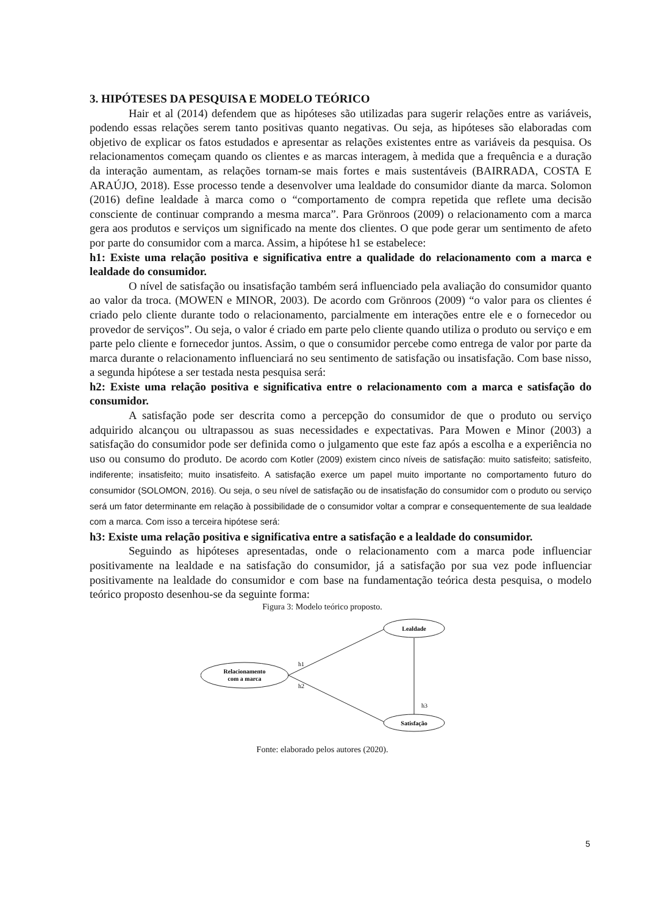3. HIPÓTESES DA PESQUISA E MODELO TEÓRICO
Hair et al (2014) defendem que as hipóteses são utilizadas para sugerir relações entre as variáveis, podendo essas relações serem tanto positivas quanto negativas. Ou seja, as hipóteses são elaboradas com objetivo de explicar os fatos estudados e apresentar as relações existentes entre as variáveis da pesquisa. Os relacionamentos começam quando os clientes e as marcas interagem, à medida que a frequência e a duração da interação aumentam, as relações tornam-se mais fortes e mais sustentáveis (BAIRRADA, COSTA E ARAÚJO, 2018). Esse processo tende a desenvolver uma lealdade do consumidor diante da marca. Solomon (2016) define lealdade à marca como o “comportamento de compra repetida que reflete uma decisão consciente de continuar comprando a mesma marca”. Para Grönroos (2009) o relacionamento com a marca gera aos produtos e serviços um significado na mente dos clientes. O que pode gerar um sentimento de afeto por parte do consumidor com a marca. Assim, a hipótese h1 se estabelece:
h1: Existe uma relação positiva e significativa entre a qualidade do relacionamento com a marca e lealdade do consumidor.
O nível de satisfação ou insatisfação também será influenciado pela avaliação do consumidor quanto ao valor da troca. (MOWEN e MINOR, 2003). De acordo com Grönroos (2009) “o valor para os clientes é criado pelo cliente durante todo o relacionamento, parcialmente em interações entre ele e o fornecedor ou provedor de serviços”. Ou seja, o valor é criado em parte pelo cliente quando utiliza o produto ou serviço e em parte pelo cliente e fornecedor juntos. Assim, o que o consumidor percebe como entrega de valor por parte da marca durante o relacionamento influenciará no seu sentimento de satisfação ou insatisfação. Com base nisso, a segunda hipótese a ser testada nesta pesquisa será:
h2: Existe uma relação positiva e significativa entre o relacionamento com a marca e satisfação do consumidor.
A satisfação pode ser descrita como a percepção do consumidor de que o produto ou serviço adquirido alcançou ou ultrapassou as suas necessidades e expectativas. Para Mowen e Minor (2003) a satisfação do consumidor pode ser definida como o julgamento que este faz após a escolha e a experiência no uso ou consumo do produto. De acordo com Kotler (2009) existem cinco níveis de satisfação: muito satisfeito; satisfeito, indiferente; insatisfeito; muito insatisfeito. A satisfação exerce um papel muito importante no comportamento futuro do consumidor (SOLOMON, 2016). Ou seja, o seu nível de satisfação ou de insatisfação do consumidor com o produto ou serviço será um fator determinante em relação à possibilidade de o consumidor voltar a comprar e consequentemente de sua lealdade com a marca. Com isso a terceira hipótese será:
h3: Existe uma relação positiva e significativa entre a satisfação e a lealdade do consumidor.
Seguindo as hipóteses apresentadas, onde o relacionamento com a marca pode influenciar positivamente na lealdade e na satisfação do consumidor, já a satisfação por sua vez pode influenciar positivamente na lealdade do consumidor e com base na fundamentação teórica desta pesquisa, o modelo teórico proposto desenhou-se da seguinte forma:
Figura 3: Modelo teórico proposto.
Lealdade
Relacionamento
com a marca
Satisfação
h1
h2
h3
Fonte: elaborado pelos autores (2020).
5